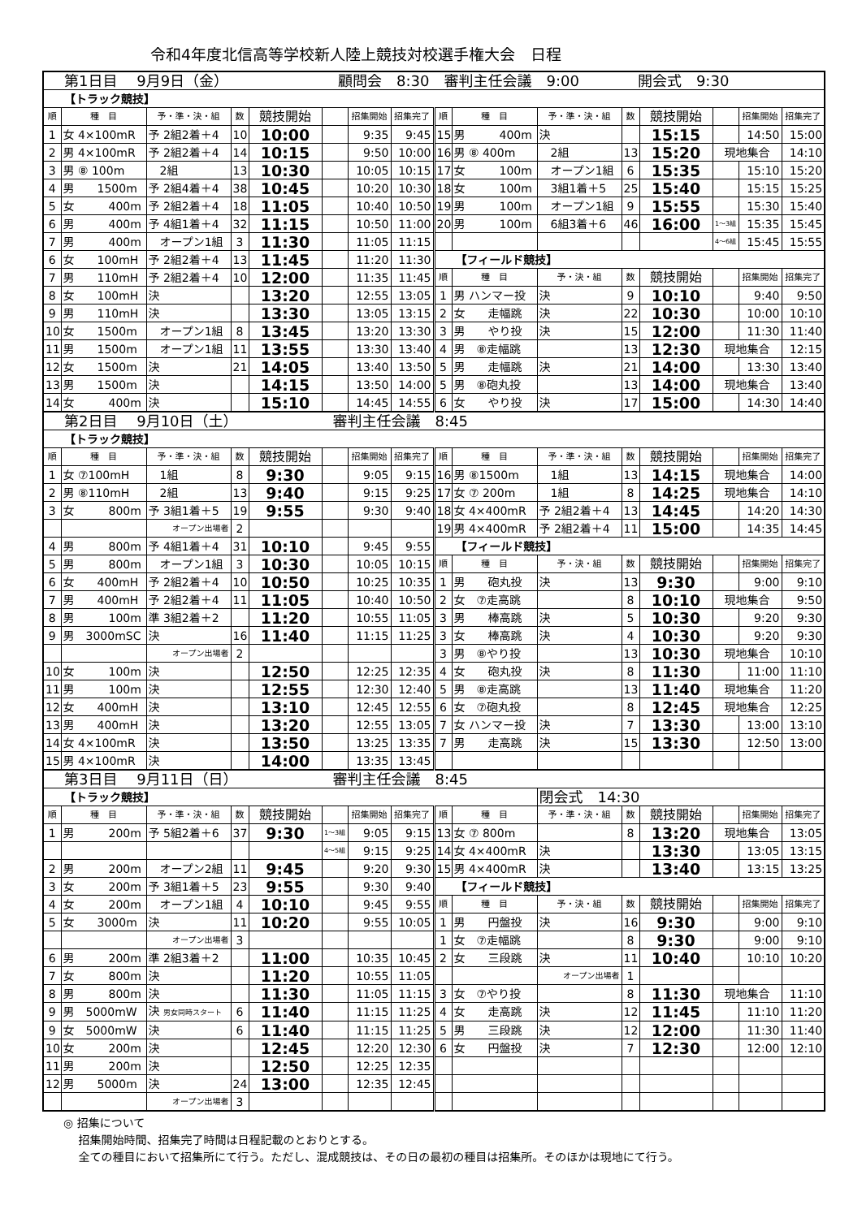令和4年度北信高等学校新人陸上競技対校選手権大会　日程
| 第1日目 9月9日（金） 顧問会 8:30 審判主任会議 9:00 開会式 9:30 | | | | | | | | | | | | | | | |
| 【トラック競技】 | | | | | | | | | | | | | | | |
| 順 | 種 目 | 予・準・決・組 | 数 | 競技開始 | | 招集開始 | 招集完了 | 順 | 種 目 | 予・準・決・組 | 数 | 競技開始 | | 招集開始 | 招集完了 |
| 1 | 女 4×100mR | 予 2組2着＋4 | 10 | 10:00 | | 9:35 | 9:45 | 15 | 男 400m | 決 | | 15:15 | | 14:50 | 15:00 |
| 2 | 男 4×100mR | 予 2組2着＋4 | 14 | 10:15 | | 9:50 | 10:00 | 16 | 男 ⑧ 400m | 2組 | 13 | 15:20 | 現地集合 | | 14:10 |
| 3 | 男 ⑧ 100m | 2組 | 13 | 10:30 | | 10:05 | 10:15 | 17 | 女 100m | オープン1組 | 6 | 15:35 | | 15:10 | 15:20 |
| 4 | 男 1500m | 予 2組4着＋4 | 38 | 10:45 | | 10:20 | 10:30 | 18 | 女 100m | 3組1着＋5 | 25 | 15:40 | | 15:15 | 15:25 |
| 5 | 女 400m | 予 2組2着＋4 | 18 | 11:05 | | 10:40 | 10:50 | 19 | 男 100m | オープン1組 | 9 | 15:55 | | 15:30 | 15:40 |
| 6 | 男 400m | 予 4組1着＋4 | 32 | 11:15 | | 10:50 | 11:00 | 20 | 男 100m | 6組3着＋6 | 46 | 16:00 | 1～3組 | 15:35 | 15:45 |
| 7 | 男 400m | オープン1組 | 3 | 11:30 | | 11:05 | 11:15 | | | | | | 4～6組 | 15:45 | 15:55 |
| 6 | 女 100mH | 予 2組2着＋4 | 13 | 11:45 | | 11:20 | 11:30 | 【フィールド競技】 | | | | | | | |
| 7 | 男 110mH | 予 2組2着＋4 | 10 | 12:00 | | 11:35 | 11:45 | 順 | 種 目 | 予・決・組 | 数 | 競技開始 | | 招集開始 | 招集完了 |
| 8 | 女 100mH | 決 | | 13:20 | | 12:55 | 13:05 | 1 | 男 ハンマー投 | 決 | 9 | 10:10 | | 9:40 | 9:50 |
| 9 | 男 110mH | 決 | | 13:30 | | 13:05 | 13:15 | 2 | 女 走幅跳 | 決 | 22 | 10:30 | | 10:00 | 10:10 |
| 10 | 女 1500m | オープン1組 | 8 | 13:45 | | 13:20 | 13:30 | 3 | 男 やり投 | 決 | 15 | 12:00 | | 11:30 | 11:40 |
| 11 | 男 1500m | オープン1組 | 11 | 13:55 | | 13:30 | 13:40 | 4 | 男 ⑧走幅跳 | | 13 | 12:30 | 現地集合 | | 12:15 |
| 12 | 女 1500m | 決 | 21 | 14:05 | | 13:40 | 13:50 | 5 | 男 走幅跳 | 決 | 21 | 14:00 | | 13:30 | 13:40 |
| 13 | 男 1500m | 決 | | 14:15 | | 13:50 | 14:00 | 5 | 男 ⑧砲丸投 | | 13 | 14:00 | 現地集合 | | 13:40 |
| 14 | 女 400m | 決 | | 15:10 | | 14:45 | 14:55 | 6 | 女 やり投 | 決 | 17 | 15:00 | | 14:30 | 14:40 |
| 第2日目 9月10日（土） 審判主任会議 8:45 | | | | | | | | | | | | | | | |
| 【トラック競技】 | | | | | | | | | | | | | | | |
| 順 | 種 目 | 予・準・決・組 | 数 | 競技開始 | | 招集開始 | 招集完了 | 順 | 種 目 | 予・準・決・組 | 数 | 競技開始 | | 招集開始 | 招集完了 |
| 1 | 女 ⑦100mH | 1組 | 8 | 9:30 | | 9:05 | 9:15 | 16 | 男 ⑧1500m | 1組 | 13 | 14:15 | 現地集合 | | 14:00 |
| 2 | 男 ⑧110mH | 2組 | 13 | 9:40 | | 9:15 | 9:25 | 17 | 女 ⑦ 200m | 1組 | 8 | 14:25 | 現地集合 | | 14:10 |
| 3 | 女 800m | 予 3組1着＋5 | 19 | 9:55 | | 9:30 | 9:40 | 18 | 女 4×400mR | 予 2組2着＋4 | 13 | 14:45 | | 14:20 | 14:30 |
| | | オープン出場者 | 2 | | | | | 19 | 男 4×400mR | 予 2組2着＋4 | 11 | 15:00 | | 14:35 | 14:45 |
| 4 | 男 800m | 予 4組1着＋4 | 31 | 10:10 | | 9:45 | 9:55 | 【フィールド競技】 | | | | | | | |
| 5 | 男 800m | オープン1組 | 3 | 10:30 | | 10:05 | 10:15 | 順 | 種 目 | 予・決・組 | 数 | 競技開始 | | 招集開始 | 招集完了 |
| 6 | 女 400mH | 予 2組2着＋4 | 10 | 10:50 | | 10:25 | 10:35 | 1 | 男 砲丸投 | 決 | 13 | 9:30 | | 9:00 | 9:10 |
| 7 | 男 400mH | 予 2組2着＋4 | 11 | 11:05 | | 10:40 | 10:50 | 2 | 女 ⑦走高跳 | | 8 | 10:10 | 現地集合 | | 9:50 |
| 8 | 男 100m | 準 3組2着＋2 | | 11:20 | | 10:55 | 11:05 | 3 | 男 棒高跳 | 決 | 5 | 10:30 | | 9:20 | 9:30 |
| 9 | 男 3000mSC | 決 | 16 | 11:40 | | 11:15 | 11:25 | 3 | 女 棒高跳 | 決 | 4 | 10:30 | | 9:20 | 9:30 |
| | | オープン出場者 | 2 | | | | | 3 | 男 ⑧やり投 | | 13 | 10:30 | 現地集合 | | 10:10 |
| 10 | 女 100m | 決 | | 12:50 | | 12:25 | 12:35 | 4 | 女 砲丸投 | 決 | 8 | 11:30 | | 11:00 | 11:10 |
| 11 | 男 100m | 決 | | 12:55 | | 12:30 | 12:40 | 5 | 男 ⑧走高跳 | | 13 | 11:40 | 現地集合 | | 11:20 |
| 12 | 女 400mH | 決 | | 13:10 | | 12:45 | 12:55 | 6 | 女 ⑦砲丸投 | | 8 | 12:45 | 現地集合 | | 12:25 |
| 13 | 男 400mH | 決 | | 13:20 | | 12:55 | 13:05 | 7 | 女 ハンマー投 | 決 | 7 | 13:30 | | 13:00 | 13:10 |
| 14 | 女 4×100mR | 決 | | 13:50 | | 13:25 | 13:35 | 7 | 男 走高跳 | 決 | 15 | 13:30 | | 12:50 | 13:00 |
| 15 | 男 4×100mR | 決 | | 14:00 | | 13:35 | 13:45 | | | | | | | | |
| 第3日目 9月11日（日） 審判主任会議 8:45 | | | | | | | | | | | | | | | |
| 【トラック競技】 | | | | | | | | | | 閉会式 14:30 | | | | | |
| 順 | 種 目 | 予・準・決・組 | 数 | 競技開始 | | 招集開始 | 招集完了 | 順 | 種 目 | 予・準・決・組 | 数 | 競技開始 | | 招集開始 | 招集完了 |
| 1 | 男 200m | 予 5組2着＋6 | 37 | 9:30 | 1～3組 | 9:05 | 9:15 | 13 | 女 ⑦ 800m | | 8 | 13:20 | 現地集合 | | 13:05 |
| | | | | | 4～5組 | 9:15 | 9:25 | 14 | 女 4×400mR | 決 | | 13:30 | | 13:05 | 13:15 |
| 2 | 男 200m | オープン2組 | 11 | 9:45 | | 9:20 | 9:30 | 15 | 男 4×400mR | 決 | | 13:40 | | 13:15 | 13:25 |
| 3 | 女 200m | 予 3組1着＋5 | 23 | 9:55 | | 9:30 | 9:40 | 【フィールド競技】 | | | | | | | |
| 4 | 女 200m | オープン1組 | 4 | 10:10 | | 9:45 | 9:55 | 順 | 種 目 | 予・決・組 | 数 | 競技開始 | | 招集開始 | 招集完了 |
| 5 | 女 3000m | 決 | 11 | 10:20 | | 9:55 | 10:05 | 1 | 男 円盤投 | 決 | 16 | 9:30 | | 9:00 | 9:10 |
| | | オープン出場者 | 3 | | | | | 1 | 女 ⑦走幅跳 | | 8 | 9:30 | | 9:00 | 9:10 |
| 6 | 男 200m | 準 2組3着＋2 | | 11:00 | | 10:35 | 10:45 | 2 | 女 三段跳 | 決 | 11 | 10:40 | | 10:10 | 10:20 |
| 7 | 女 800m | 決 | | 11:20 | | 10:55 | 11:05 | | | オープン出場者 | 1 | | | | |
| 8 | 男 800m | 決 | | 11:30 | | 11:05 | 11:15 | 3 | 女 ⑦やり投 | | 8 | 11:30 | 現地集合 | | 11:10 |
| 9 | 男 5000mW | 決 男女同時スタート | 6 | 11:40 | | 11:15 | 11:25 | 4 | 女 走高跳 | 決 | 12 | 11:45 | | 11:10 | 11:20 |
| 9 | 女 5000mW | 決 | 6 | 11:40 | | 11:15 | 11:25 | 5 | 男 三段跳 | 決 | 12 | 12:00 | | 11:30 | 11:40 |
| 10 | 女 200m | 決 | | 12:45 | | 12:20 | 12:30 | 6 | 女 円盤投 | 決 | 7 | 12:30 | | 12:00 | 12:10 |
| 11 | 男 200m | 決 | | 12:50 | | 12:25 | 12:35 | | | | | | | | |
| 12 | 男 5000m | 決 | 24 | 13:00 | | 12:35 | 12:45 | | | | | | | | |
| | | オープン出場者 | 3 | | | | | | | | | | | | |
◎ 招集について
　 招集開始時間、招集完了時間は日程記載のとおりとする。
　 全ての種目において招集所にて行う。ただし、混成競技は、その日の最初の種目は招集所。そのほかは現地にて行う。